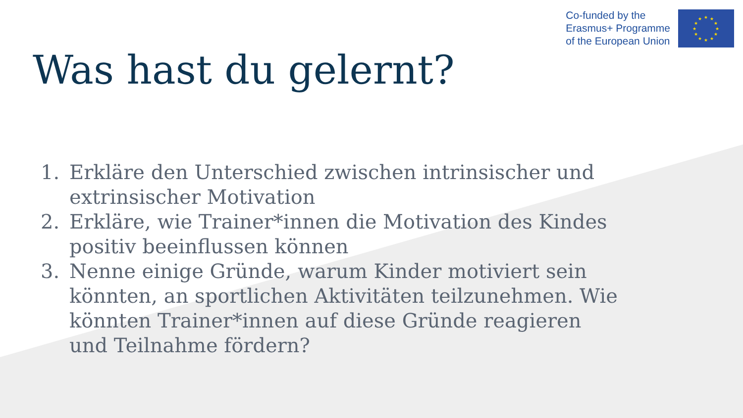Co-funded by the
Erasmus+ Programme
of the European Union
★
★
★
★
★
★
★
★
★
★
★
★
Was hast du gelernt?
1. Erkläre den Unterschied zwischen intrinsischer und extrinsischer Motivation
2. Erkläre, wie Trainer*innen die Motivation des Kindes positiv beeinflussen können
3. Nenne einige Gründe, warum Kinder motiviert sein könnten, an sportlichen Aktivitäten teilzunehmen. Wie könnten Trainer*innen auf diese Gründe reagieren und Teilnahme fördern?